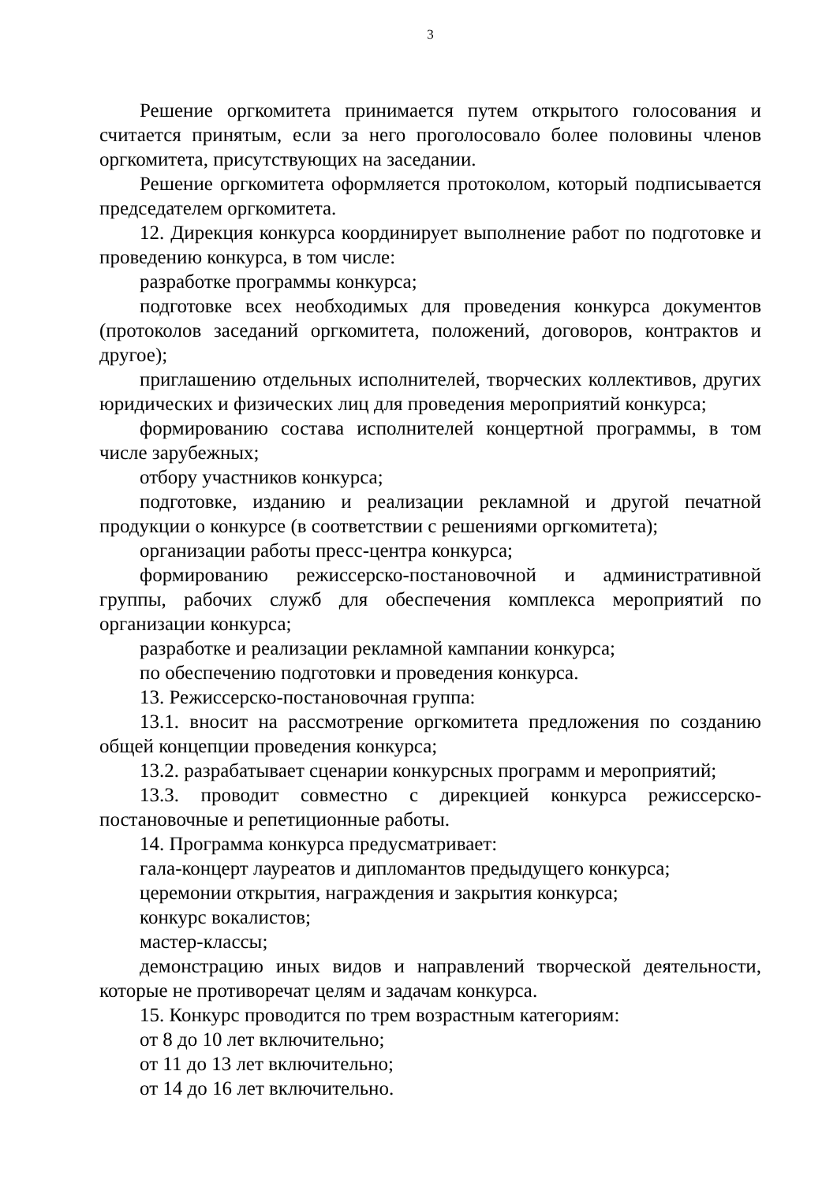3
Решение оргкомитета принимается путем открытого голосования и считается принятым, если за него проголосовало более половины членов оргкомитета, присутствующих на заседании.
Решение оргкомитета оформляется протоколом, который подписывается председателем оргкомитета.
12. Дирекция конкурса координирует выполнение работ по подготовке и проведению конкурса, в том числе:
разработке программы конкурса;
подготовке всех необходимых для проведения конкурса документов (протоколов заседаний оргкомитета, положений, договоров, контрактов и другое);
приглашению отдельных исполнителей, творческих коллективов, других юридических и физических лиц для проведения мероприятий конкурса;
формированию состава исполнителей концертной программы, в том числе зарубежных;
отбору участников конкурса;
подготовке, изданию и реализации рекламной и другой печатной продукции о конкурсе (в соответствии с решениями оргкомитета);
организации работы пресс-центра конкурса;
формированию режиссерско-постановочной и административной группы, рабочих служб для обеспечения комплекса мероприятий по организации конкурса;
разработке и реализации рекламной кампании конкурса;
по обеспечению подготовки и проведения конкурса.
13. Режиссерско-постановочная группа:
13.1. вносит на рассмотрение оргкомитета предложения по созданию общей концепции проведения конкурса;
13.2. разрабатывает сценарии конкурсных программ и мероприятий;
13.3. проводит совместно с дирекцией конкурса режиссерско-постановочные и репетиционные работы.
14. Программа конкурса предусматривает:
гала-концерт лауреатов и дипломантов предыдущего конкурса;
церемонии открытия, награждения и закрытия конкурса;
конкурс вокалистов;
мастер-классы;
демонстрацию иных видов и направлений творческой деятельности, которые не противоречат целям и задачам конкурса.
15. Конкурс проводится по трем возрастным категориям:
от 8 до 10 лет включительно;
от 11 до 13 лет включительно;
от 14 до 16 лет включительно.